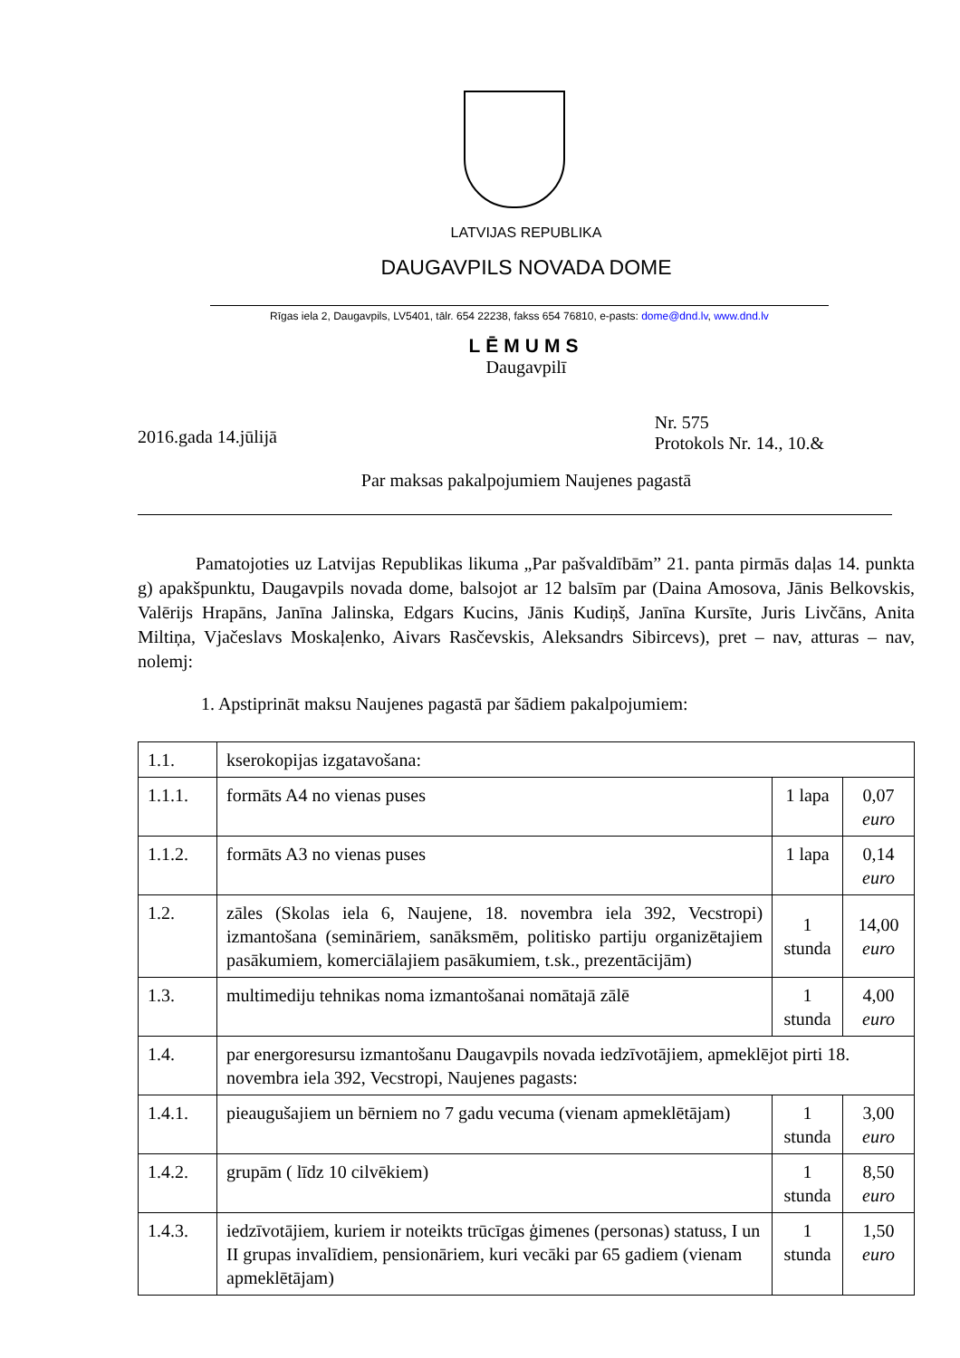LATVIJAS REPUBLIKA
DAUGAVPILS NOVADA DOME
Rīgas iela 2, Daugavpils, LV5401, tālr. 654 22238, fakss 654 76810, e-pasts: dome@dnd.lv, www.dnd.lv
LĒMUMS
Daugavpilī
2016.gada 14.jūlijā
Nr. 575
Protokols Nr. 14., 10.&
Par maksas pakalpojumiem Naujenes pagastā
Pamatojoties uz Latvijas Republikas likuma „Par pašvaldībām” 21. panta pirmās daļas 14. punkta g) apakšpunktu, Daugavpils novada dome, balsojot ar 12 balsīm par (Daina Amosova, Jānis Belkovskis, Valērijs Hrapāns, Janīna Jalinska, Edgars Kucins, Jānis Kudiņš, Janīna Kursīte, Juris Livčāns, Anita Miltiņa, Vjačeslavs Moskaļenko, Aivars Rasčevskis, Aleksandrs Sibircevs), pret – nav, atturas – nav, nolemj:
1. Apstiprināt maksu Naujenes pagastā par šādiem pakalpojumiem:
| 1.1. | kserokopijas izgatavošana: | | |
| 1.1.1. | formāts A4 no vienas puses | 1 lapa | 0,07 euro |
| 1.1.2. | formāts A3 no vienas puses | 1 lapa | 0,14 euro |
| 1.2. | zāles (Skolas iela 6, Naujene, 18. novembra iela 392, Vecstropi) izmantošana (semināriem, sanāksmēm, politisko partiju organizētajiem pasākumiem, komerciālajiem pasākumiem, t.sk., prezentācijām) | 1 stunda | 14,00 euro |
| 1.3. | multimediju tehnikas noma izmantošanai nomātajā zālē | 1 stunda | 4,00 euro |
| 1.4. | par energoresursu izmantošanu Daugavpils novada iedzīvotājiem, apmeklējot pirti 18. novembra iela 392, Vecstropi, Naujenes pagasts: | | |
| 1.4.1. | pieaugušajiem un bērniem no 7 gadu vecuma (vienam apmeklētājam) | 1 stunda | 3,00 euro |
| 1.4.2. | grupām ( līdz 10 cilvēkiem) | 1 stunda | 8,50 euro |
| 1.4.3. | iedzīvotājiem, kuriem ir noteikts trūcīgas ģimenes (personas) statuss, I un II grupas invalīdiem, pensionāriem, kuri vecāki par 65 gadiem (vienam apmeklētājam) | 1 stunda | 1,50 euro |